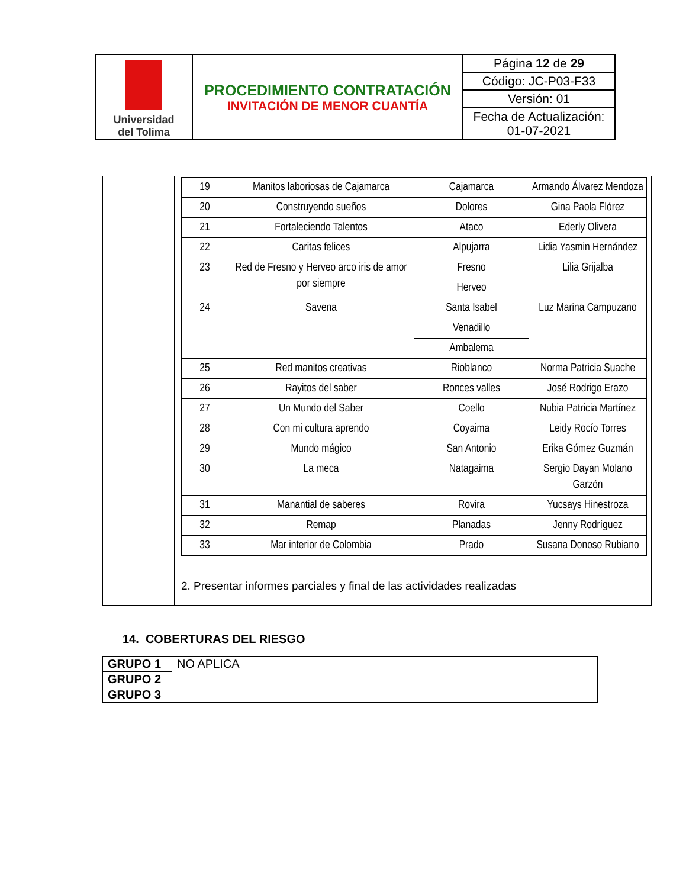| Universidad del Tolima | PROCEDIMIENTO CONTRATACIÓN INVITACIÓN DE MENOR CUANTÍA | / Página 12 de 29 / / Código: JC-P03-F33 / / Versión: 01 / / Fecha de Actualización: 01-07-2021 / |
| | / 19 / Manitos laboriosas de Cajamarca / Cajamarca / Armando Álvarez Mendoza / / 20 / Construyendo sueños / Dolores / Gina Paola Flórez / / 21 / Fortaleciendo Talentos / Ataco / Ederly Olivera / / 22 / Caritas felices / Alpujarra / Lidia Yasmin Hernández / / 23 / Red de Fresno y Herveo arco iris de amor por siempre / Fresno / Lilia Grijalba / / / / Herveo / / / 24 / Savena / Santa Isabel / Luz Marina Campuzano / / / / Venadillo / / / / / Ambalema / / / 25 / Red manitos creativas / Rioblanco / Norma Patricia Suache / / 26 / Rayitos del saber / Ronces valles / José Rodrigo Erazo / / 27 / Un Mundo del Saber / Coello / Nubia Patricia Martínez / / 28 / Con mi cultura aprendo / Coyaima / Leidy Rocío Torres / / 29 / Mundo mágico / San Antonio / Erika Gómez Guzmán / / 30 / La meca / Natagaima / Sergio Dayan Molano Garzón / / 31 / Manantial de saberes / Rovira / Yucsays Hinestroza / / 32 / Remap / Planadas / Jenny Rodríguez / / 33 / Mar interior de Colombia / Prado / Susana Donoso Rubiano / 2. Presentar informes parciales y final de las actividades realizadas |
14. COBERTURAS DEL RIESGO
| GRUPO 1 | NO APLICA |
| GRUPO 2 | |
| GRUPO 3 | |